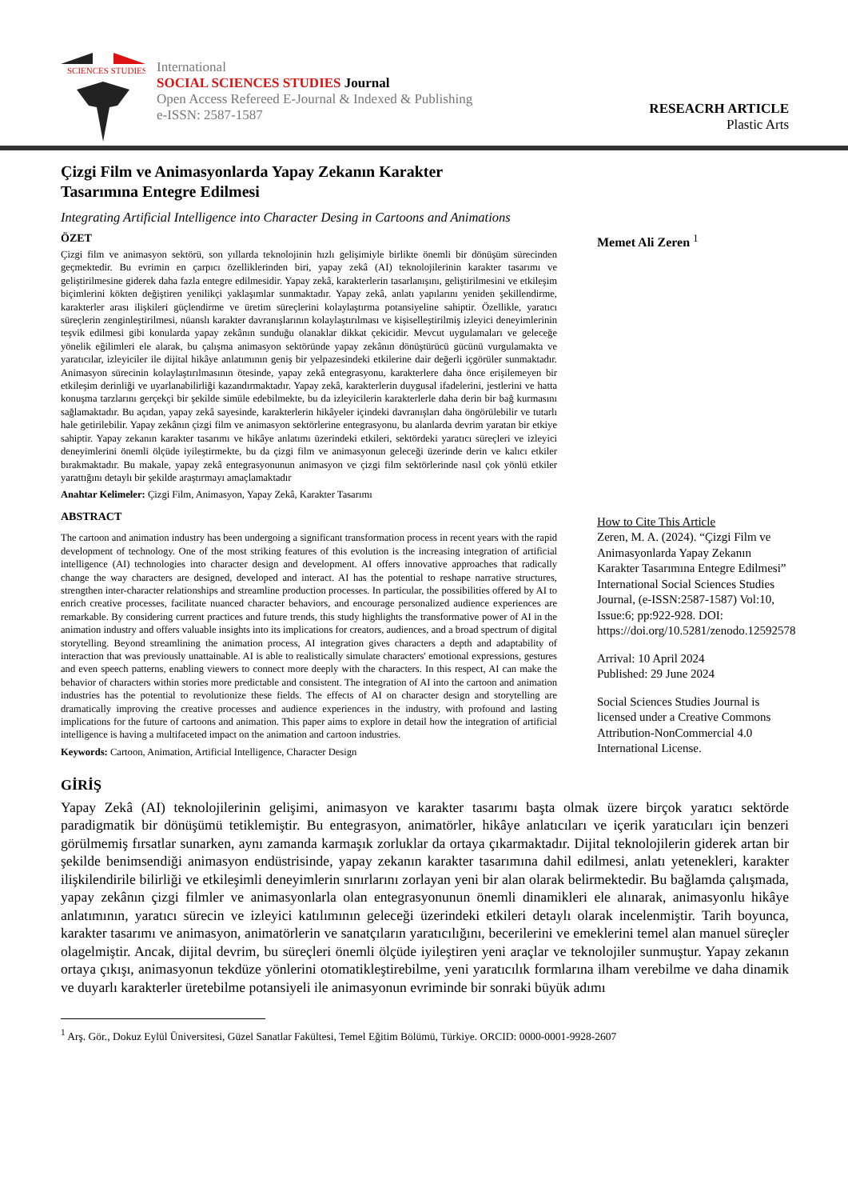SCIENCES STUDIES
International
SOCIAL SCIENCES STUDIES Journal
Open Access Refereed E-Journal & Indexed & Publishing
e-ISSN: 2587-1587
RESEACRH ARTICLE
Plastic Arts
Çizgi Film ve Animasyonlarda Yapay Zekanın Karakter
Tasarımına Entegre Edilmesi
Integrating Artificial Intelligence into Character Desing in Cartoons and Animations
ÖZET
Çizgi film ve animasyon sektörü, son yıllarda teknolojinin hızlı gelişimiyle birlikte önemli bir dönüşüm sürecinden geçmektedir. Bu evrimin en çarpıcı özelliklerinden biri, yapay zekâ (AI) teknolojilerinin karakter tasarımı ve geliştirilmesine giderek daha fazla entegre edilmesidir. Yapay zekâ, karakterlerin tasarlanışını, geliştirilmesini ve etkileşim biçimlerini kökten değiştiren yenilikçi yaklaşımlar sunmaktadır. Yapay zekâ, anlatı yapılarını yeniden şekillendirme, karakterler arası ilişkileri güçlendirme ve üretim süreçlerini kolaylaştırma potansiyeline sahiptir. Özellikle, yaratıcı süreçlerin zenginleştirilmesi, nüanslı karakter davranışlarının kolaylaştırılması ve kişiselleştirilmiş izleyici deneyimlerinin teşvik edilmesi gibi konularda yapay zekânın sunduğu olanaklar dikkat çekicidir. Mevcut uygulamaları ve geleceğe yönelik eğilimleri ele alarak, bu çalışma animasyon sektöründe yapay zekânın dönüştürücü gücünü vurgulamakta ve yaratıcılar, izleyiciler ile dijital hikâye anlatımının geniş bir yelpazesindeki etkilerine dair değerli içgörüler sunmaktadır. Animasyon sürecinin kolaylaştırılmasının ötesinde, yapay zekâ entegrasyonu, karakterlere daha önce erişilemeyen bir etkileşim derinliği ve uyarlanabilirliği kazandırmaktadır. Yapay zekâ, karakterlerin duygusal ifadelerini, jestlerini ve hatta konuşma tarzlarını gerçekçi bir şekilde simüle edebilmekte, bu da izleyicilerin karakterlerle daha derin bir bağ kurmasını sağlamaktadır. Bu açıdan, yapay zekâ sayesinde, karakterlerin hikâyeler içindeki davranışları daha öngörülebilir ve tutarlı hale getirilebilir. Yapay zekânın çizgi film ve animasyon sektörlerine entegrasyonu, bu alanlarda devrim yaratan bir etkiye sahiptir. Yapay zekanın karakter tasarımı ve hikâye anlatımı üzerindeki etkileri, sektördeki yaratıcı süreçleri ve izleyici deneyimlerini önemli ölçüde iyileştirmekte, bu da çizgi film ve animasyonun geleceği üzerinde derin ve kalıcı etkiler bırakmaktadır. Bu makale, yapay zekâ entegrasyonunun animasyon ve çizgi film sektörlerinde nasıl çok yönlü etkiler yarattığını detaylı bir şekilde araştırmayı amaçlamaktadır
Anahtar Kelimeler: Çizgi Film, Animasyon, Yapay Zekâ, Karakter Tasarımı
ABSTRACT
The cartoon and animation industry has been undergoing a significant transformation process in recent years with the rapid development of technology. One of the most striking features of this evolution is the increasing integration of artificial intelligence (AI) technologies into character design and development. AI offers innovative approaches that radically change the way characters are designed, developed and interact. AI has the potential to reshape narrative structures, strengthen inter-character relationships and streamline production processes. In particular, the possibilities offered by AI to enrich creative processes, facilitate nuanced character behaviors, and encourage personalized audience experiences are remarkable. By considering current practices and future trends, this study highlights the transformative power of AI in the animation industry and offers valuable insights into its implications for creators, audiences, and a broad spectrum of digital storytelling. Beyond streamlining the animation process, AI integration gives characters a depth and adaptability of interaction that was previously unattainable. AI is able to realistically simulate characters' emotional expressions, gestures and even speech patterns, enabling viewers to connect more deeply with the characters. In this respect, AI can make the behavior of characters within stories more predictable and consistent. The integration of AI into the cartoon and animation industries has the potential to revolutionize these fields. The effects of AI on character design and storytelling are dramatically improving the creative processes and audience experiences in the industry, with profound and lasting implications for the future of cartoons and animation. This paper aims to explore in detail how the integration of artificial intelligence is having a multifaceted impact on the animation and cartoon industries.
Keywords: Cartoon, Animation, Artificial Intelligence, Character Design
Memet Ali Zeren <sup>1</sup>
How to Cite This Article
Zeren, M. A. (2024). “Çizgi Film ve Animasyonlarda Yapay Zekanın Karakter Tasarımına Entegre Edilmesi” International Social Sciences Studies Journal, (e-ISSN:2587-1587) Vol:10, Issue:6; pp:922-928. DOI: https://doi.org/10.5281/zenodo.12592578
Arrival: 10 April 2024
Published: 29 June 2024
Social Sciences Studies Journal is licensed under a Creative Commons Attribution-NonCommercial 4.0 International License.
GİRİŞ
Yapay Zekâ (AI) teknolojilerinin gelişimi, animasyon ve karakter tasarımı başta olmak üzere birçok yaratıcı sektörde paradigmatik bir dönüşümü tetiklemiştir. Bu entegrasyon, animatörler, hikâye anlatıcıları ve içerik yaratıcıları için benzeri görülmemiş fırsatlar sunarken, aynı zamanda karmaşık zorluklar da ortaya çıkarmaktadır. Dijital teknolojilerin giderek artan bir şekilde benimsendiği animasyon endüstrisinde, yapay zekanın karakter tasarımına dahil edilmesi, anlatı yetenekleri, karakter ilişkilendirile bilirliği ve etkileşimli deneyimlerin sınırlarını zorlayan yeni bir alan olarak belirmektedir. Bu bağlamda çalışmada, yapay zekânın çizgi filmler ve animasyonlarla olan entegrasyonunun önemli dinamikleri ele alınarak, animasyonlu hikâye anlatımının, yaratıcı sürecin ve izleyici katılımının geleceği üzerindeki etkileri detaylı olarak incelenmiştir. Tarih boyunca, karakter tasarımı ve animasyon, animatörlerin ve sanatçıların yaratıcılığını, becerilerini ve emeklerini temel alan manuel süreçler olagelmiştir. Ancak, dijital devrim, bu süreçleri önemli ölçüde iyileştiren yeni araçlar ve teknolojiler sunmuştur. Yapay zekanın ortaya çıkışı, animasyonun tekdüze yönlerini otomatikleştirebilme, yeni yaratıcılık formlarına ilham verebilme ve daha dinamik ve duyarlı karakterler üretebilme potansiyeli ile animasyonun evriminde bir sonraki büyük adımı
<sup>1</sup> Arş. Gör., Dokuz Eylül Üniversitesi, Güzel Sanatlar Fakültesi, Temel Eğitim Bölümü, Türkiye. ORCID: 0000-0001-9928-2607